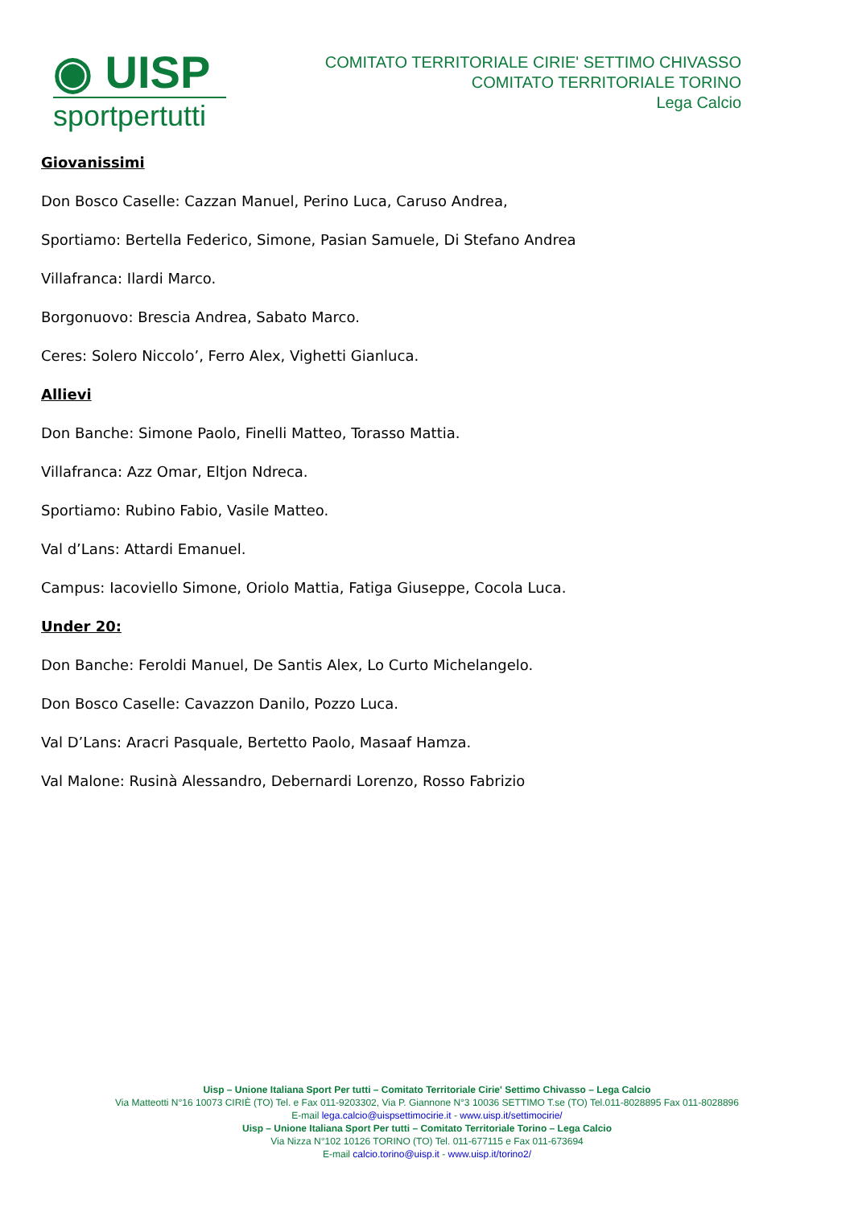◉ UISP
sportpertutti
COMITATO TERRITORIALE CIRIE' SETTIMO CHIVASSO
COMITATO TERRITORIALE TORINO
Lega Calcio
Giovanissimi
Don Bosco Caselle: Cazzan Manuel, Perino Luca, Caruso Andrea,
Sportiamo: Bertella Federico, Simone, Pasian Samuele, Di Stefano Andrea
Villafranca: Ilardi Marco.
Borgonuovo: Brescia Andrea, Sabato Marco.
Ceres: Solero Niccolo’, Ferro Alex, Vighetti Gianluca.
Allievi
Don Banche: Simone Paolo, Finelli Matteo, Torasso Mattia.
Villafranca: Azz Omar, Eltjon Ndreca.
Sportiamo: Rubino Fabio, Vasile Matteo.
Val d’Lans: Attardi Emanuel.
Campus: Iacoviello Simone, Oriolo Mattia, Fatiga Giuseppe, Cocola Luca.
Under 20:
Don Banche: Feroldi Manuel, De Santis Alex, Lo Curto Michelangelo.
Don Bosco Caselle: Cavazzon Danilo, Pozzo Luca.
Val D’Lans: Aracri Pasquale, Bertetto Paolo, Masaaf Hamza.
Val Malone: Rusinà Alessandro, Debernardi Lorenzo, Rosso Fabrizio
Uisp – Unione Italiana Sport Per tutti – Comitato Territoriale Cirie' Settimo Chivasso – Lega Calcio
Via Matteotti N°16 10073 CIRIÈ (TO) Tel. e Fax 011-9203302, Via P. Giannone N°3 10036 SETTIMO T.se (TO) Tel.011-8028895 Fax 011-8028896
E-mail lega.calcio@uispsettimocirie.it - www.uisp.it/settimocirie/
Uisp – Unione Italiana Sport Per tutti – Comitato Territoriale Torino – Lega Calcio
Via Nizza N°102 10126 TORINO (TO) Tel. 011-677115 e Fax 011-673694
E-mail calcio.torino@uisp.it - www.uisp.it/torino2/